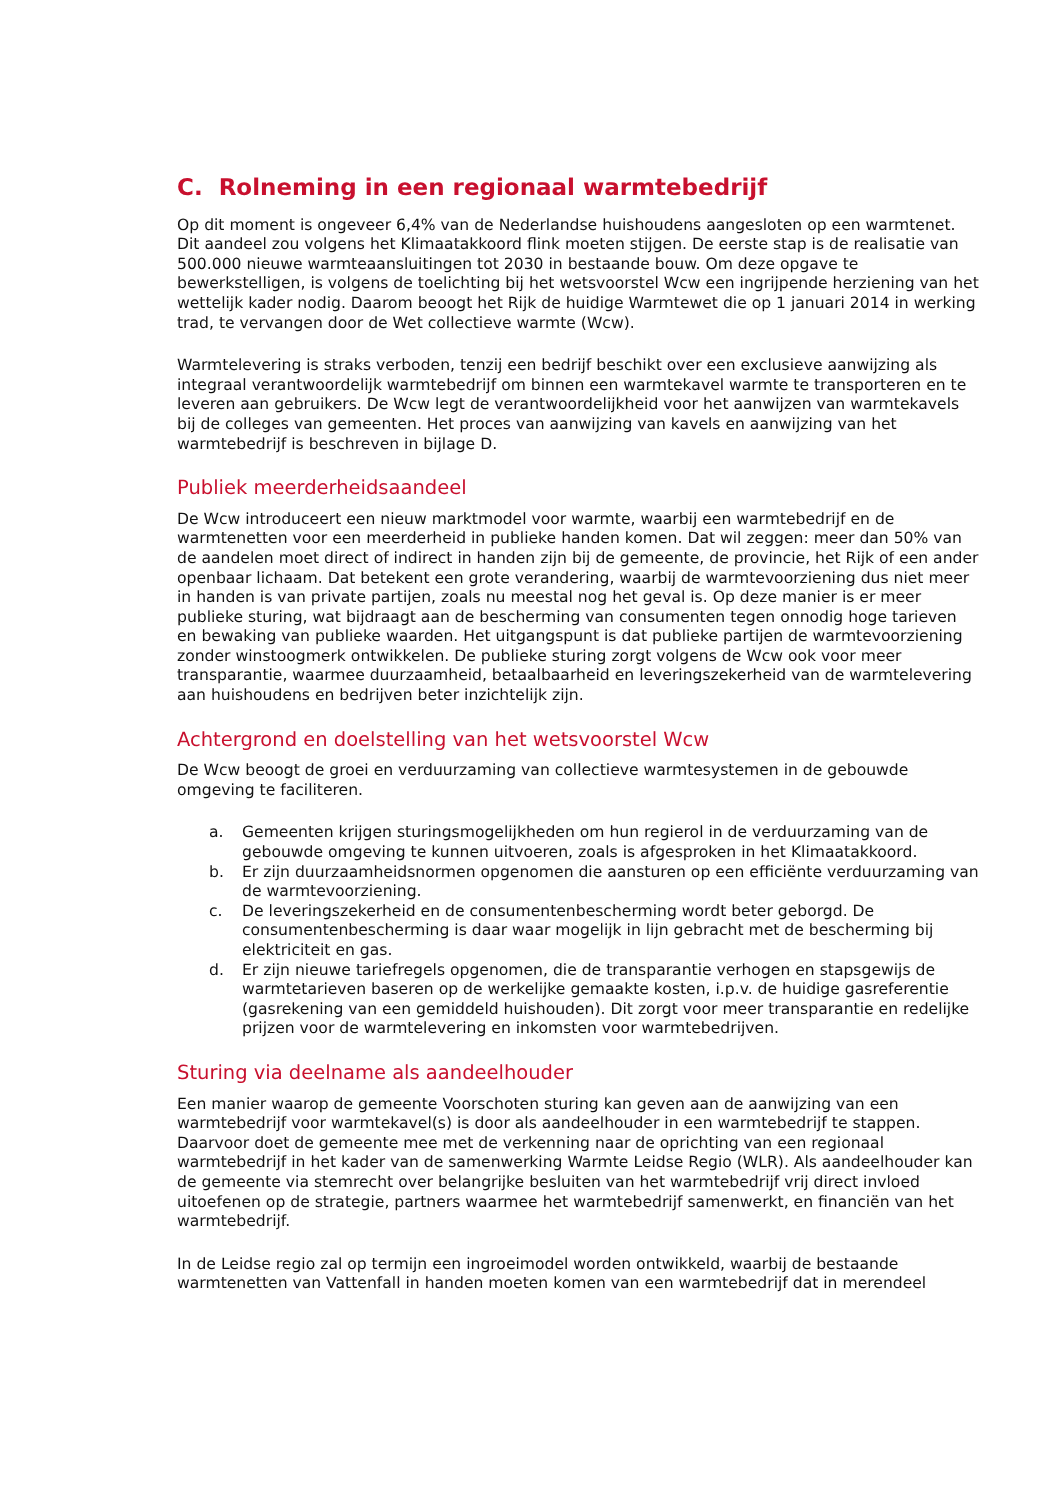C. Rolneming in een regionaal warmtebedrijf
Op dit moment is ongeveer 6,4% van de Nederlandse huishoudens aangesloten op een warmtenet. Dit aandeel zou volgens het Klimaatakkoord flink moeten stijgen. De eerste stap is de realisatie van 500.000 nieuwe warmteaansluitingen tot 2030 in bestaande bouw. Om deze opgave te bewerkstelligen, is volgens de toelichting bij het wetsvoorstel Wcw een ingrijpende herziening van het wettelijk kader nodig. Daarom beoogt het Rijk de huidige Warmtewet die op 1 januari 2014 in werking trad, te vervangen door de Wet collectieve warmte (Wcw).
Warmtelevering is straks verboden, tenzij een bedrijf beschikt over een exclusieve aanwijzing als integraal verantwoordelijk warmtebedrijf om binnen een warmtekavel warmte te transporteren en te leveren aan gebruikers. De Wcw legt de verantwoordelijkheid voor het aanwijzen van warmtekavels bij de colleges van gemeenten. Het proces van aanwijzing van kavels en aanwijzing van het warmtebedrijf is beschreven in bijlage D.
Publiek meerderheidsaandeel
De Wcw introduceert een nieuw marktmodel voor warmte, waarbij een warmtebedrijf en de warmtenetten voor een meerderheid in publieke handen komen. Dat wil zeggen: meer dan 50% van de aandelen moet direct of indirect in handen zijn bij de gemeente, de provincie, het Rijk of een ander openbaar lichaam. Dat betekent een grote verandering, waarbij de warmtevoorziening dus niet meer in handen is van private partijen, zoals nu meestal nog het geval is. Op deze manier is er meer publieke sturing, wat bijdraagt aan de bescherming van consumenten tegen onnodig hoge tarieven en bewaking van publieke waarden. Het uitgangspunt is dat publieke partijen de warmtevoorziening zonder winstoogmerk ontwikkelen. De publieke sturing zorgt volgens de Wcw ook voor meer transparantie, waarmee duurzaamheid, betaalbaarheid en leveringszekerheid van de warmtelevering aan huishoudens en bedrijven beter inzichtelijk zijn.
Achtergrond en doelstelling van het wetsvoorstel Wcw
De Wcw beoogt de groei en verduurzaming van collectieve warmtesystemen in de gebouwde omgeving te faciliteren.
a. Gemeenten krijgen sturingsmogelijkheden om hun regierol in de verduurzaming van de gebouwde omgeving te kunnen uitvoeren, zoals is afgesproken in het Klimaatakkoord.
b. Er zijn duurzaamheidsnormen opgenomen die aansturen op een efficiënte verduurzaming van de warmtevoorziening.
c. De leveringszekerheid en de consumentenbescherming wordt beter geborgd. De consumentenbescherming is daar waar mogelijk in lijn gebracht met de bescherming bij elektriciteit en gas.
d. Er zijn nieuwe tariefregels opgenomen, die de transparantie verhogen en stapsgewijs de warmtetarieven baseren op de werkelijke gemaakte kosten, i.p.v. de huidige gasreferentie (gasrekening van een gemiddeld huishouden). Dit zorgt voor meer transparantie en redelijke prijzen voor de warmtelevering en inkomsten voor warmtebedrijven.
Sturing via deelname als aandeelhouder
Een manier waarop de gemeente Voorschoten sturing kan geven aan de aanwijzing van een warmtebedrijf voor warmtekavel(s) is door als aandeelhouder in een warmtebedrijf te stappen. Daarvoor doet de gemeente mee met de verkenning naar de oprichting van een regionaal warmtebedrijf in het kader van de samenwerking Warmte Leidse Regio (WLR). Als aandeelhouder kan de gemeente via stemrecht over belangrijke besluiten van het warmtebedrijf vrij direct invloed uitoefenen op de strategie, partners waarmee het warmtebedrijf samenwerkt, en financiën van het warmtebedrijf.
In de Leidse regio zal op termijn een ingroeimodel worden ontwikkeld, waarbij de bestaande warmtenetten van Vattenfall in handen moeten komen van een warmtebedrijf dat in merendeel